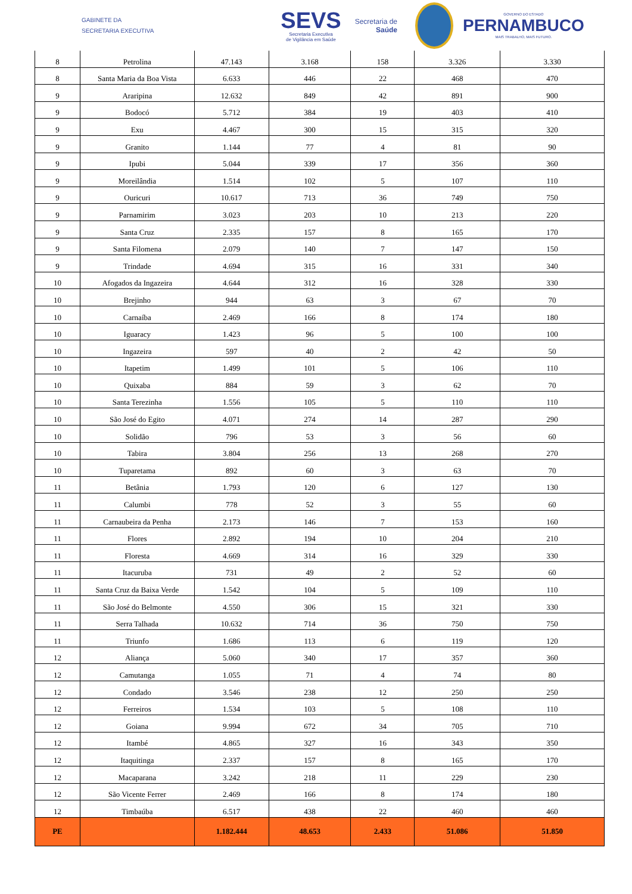GABINETE DA
SECRETARIA EXECUTIVA
SEVS
Secretaria Executiva
de Vigilância em Saúde
Secretaria de
Saúde
GOVERNO DO ESTADO
PERNAMBUCO
MAIS TRABALHO, MAIS FUTURO.
| 8 | Petrolina | 47.143 | 3.168 | 158 | 3.326 | 3.330 |
| 8 | Santa Maria da Boa Vista | 6.633 | 446 | 22 | 468 | 470 |
| 9 | Araripina | 12.632 | 849 | 42 | 891 | 900 |
| 9 | Bodocó | 5.712 | 384 | 19 | 403 | 410 |
| 9 | Exu | 4.467 | 300 | 15 | 315 | 320 |
| 9 | Granito | 1.144 | 77 | 4 | 81 | 90 |
| 9 | Ipubi | 5.044 | 339 | 17 | 356 | 360 |
| 9 | Moreilândia | 1.514 | 102 | 5 | 107 | 110 |
| 9 | Ouricuri | 10.617 | 713 | 36 | 749 | 750 |
| 9 | Parnamirim | 3.023 | 203 | 10 | 213 | 220 |
| 9 | Santa Cruz | 2.335 | 157 | 8 | 165 | 170 |
| 9 | Santa Filomena | 2.079 | 140 | 7 | 147 | 150 |
| 9 | Trindade | 4.694 | 315 | 16 | 331 | 340 |
| 10 | Afogados da Ingazeira | 4.644 | 312 | 16 | 328 | 330 |
| 10 | Brejinho | 944 | 63 | 3 | 67 | 70 |
| 10 | Carnaíba | 2.469 | 166 | 8 | 174 | 180 |
| 10 | Iguaracy | 1.423 | 96 | 5 | 100 | 100 |
| 10 | Ingazeira | 597 | 40 | 2 | 42 | 50 |
| 10 | Itapetim | 1.499 | 101 | 5 | 106 | 110 |
| 10 | Quixaba | 884 | 59 | 3 | 62 | 70 |
| 10 | Santa Terezinha | 1.556 | 105 | 5 | 110 | 110 |
| 10 | São José do Egito | 4.071 | 274 | 14 | 287 | 290 |
| 10 | Solidão | 796 | 53 | 3 | 56 | 60 |
| 10 | Tabira | 3.804 | 256 | 13 | 268 | 270 |
| 10 | Tuparetama | 892 | 60 | 3 | 63 | 70 |
| 11 | Betânia | 1.793 | 120 | 6 | 127 | 130 |
| 11 | Calumbi | 778 | 52 | 3 | 55 | 60 |
| 11 | Carnaubeira da Penha | 2.173 | 146 | 7 | 153 | 160 |
| 11 | Flores | 2.892 | 194 | 10 | 204 | 210 |
| 11 | Floresta | 4.669 | 314 | 16 | 329 | 330 |
| 11 | Itacuruba | 731 | 49 | 2 | 52 | 60 |
| 11 | Santa Cruz da Baixa Verde | 1.542 | 104 | 5 | 109 | 110 |
| 11 | São José do Belmonte | 4.550 | 306 | 15 | 321 | 330 |
| 11 | Serra Talhada | 10.632 | 714 | 36 | 750 | 750 |
| 11 | Triunfo | 1.686 | 113 | 6 | 119 | 120 |
| 12 | Aliança | 5.060 | 340 | 17 | 357 | 360 |
| 12 | Camutanga | 1.055 | 71 | 4 | 74 | 80 |
| 12 | Condado | 3.546 | 238 | 12 | 250 | 250 |
| 12 | Ferreiros | 1.534 | 103 | 5 | 108 | 110 |
| 12 | Goiana | 9.994 | 672 | 34 | 705 | 710 |
| 12 | Itambé | 4.865 | 327 | 16 | 343 | 350 |
| 12 | Itaquitinga | 2.337 | 157 | 8 | 165 | 170 |
| 12 | Macaparana | 3.242 | 218 | 11 | 229 | 230 |
| 12 | São Vicente Ferrer | 2.469 | 166 | 8 | 174 | 180 |
| 12 | Timbaúba | 6.517 | 438 | 22 | 460 | 460 |
| PE | | 1.182.444 | 48.653 | 2.433 | 51.086 | 51.850 |